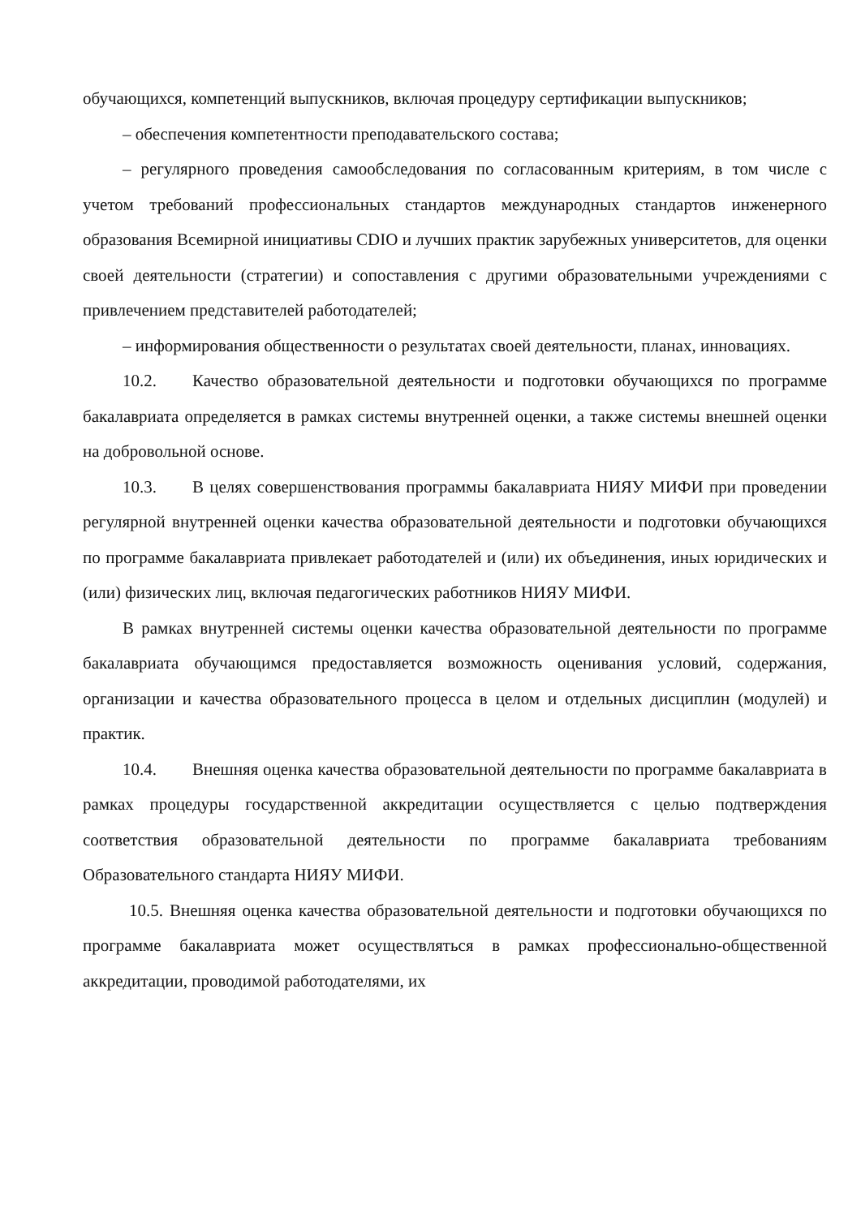обучающихся, компетенций выпускников, включая процедуру сертификации выпускников;
– обеспечения компетентности преподавательского состава;
– регулярного проведения самообследования по согласованным критериям, в том числе с учетом требований профессиональных стандартов международных стандартов инженерного образования Всемирной инициативы CDIO и лучших практик зарубежных университетов, для оценки своей деятельности (стратегии) и сопоставления с другими образовательными учреждениями с привлечением представителей работодателей;
– информирования общественности о результатах своей деятельности, планах, инновациях.
10.2. Качество образовательной деятельности и подготовки обучающихся по программе бакалавриата определяется в рамках системы внутренней оценки, а также системы внешней оценки на добровольной основе.
10.3. В целях совершенствования программы бакалавриата НИЯУ МИФИ при проведении регулярной внутренней оценки качества образовательной деятельности и подготовки обучающихся по программе бакалавриата привлекает работодателей и (или) их объединения, иных юридических и (или) физических лиц, включая педагогических работников НИЯУ МИФИ.
В рамках внутренней системы оценки качества образовательной деятельности по программе бакалавриата обучающимся предоставляется возможность оценивания условий, содержания, организации и качества образовательного процесса в целом и отдельных дисциплин (модулей) и практик.
10.4. Внешняя оценка качества образовательной деятельности по программе бакалавриата в рамках процедуры государственной аккредитации осуществляется с целью подтверждения соответствия образовательной деятельности по программе бакалавриата требованиям Образовательного стандарта НИЯУ МИФИ.
10.5. Внешняя оценка качества образовательной деятельности и подготовки обучающихся по программе бакалавриата может осуществляться в рамках профессионально-общественной аккредитации, проводимой работодателями, их